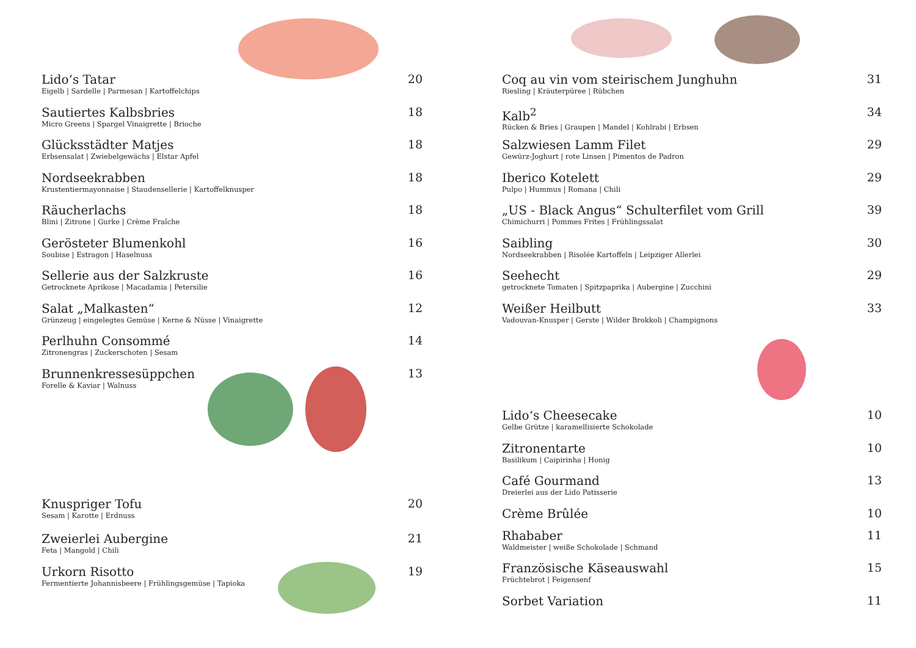Lido‘s Tatar
Eigelb | Sardelle | Parmesan | Kartoffelchips
20
Sautiertes Kalbsbries
Micro Greens | Spargel Vinaigrette | Brioche
18
Glücksstädter Matjes
Erbsensalat | Zwiebelgewächs | Elstar Apfel
18
Nordseekrabben
Krustentiermayonnaise | Staudensellerie | Kartoffelknusper
18
Räucherlachs
Blini | Zitrone | Gurke | Crème Fraîche
18
Gerösteter Blumenkohl
Soubise | Estragon | Haselnuss
16
Sellerie aus der Salzkruste
Getrocknete Aprikose | Macadamia | Petersilie
16
Salat „Malkasten“
Grünzeug | eingelegtes Gemüse | Kerne & Nüsse | Vinaigrette
12
Perlhuhn Consommé
Zitronengras | Zuckerschoten | Sesam
14
Brunnenkressesüppchen
Forelle & Kaviar | Walnuss
13
Knuspriger Tofu
Sesam | Karotte | Erdnuss
20
Zweierlei Aubergine
Feta | Mangold | Chili
21
Urkorn Risotto
Fermentierte Johannisbeere | Frühlingsgemüse | Tapioka
19
Coq au vin vom steirischem Junghuhn
Riesling | Kräuterpüree | Rübchen
31
Kalb<sup>2</sup>
Rücken & Bries | Graupen | Mandel | Kohlrabi | Erbsen
34
Salzwiesen Lamm Filet
Gewürz-Joghurt | rote Linsen | Pimentos de Padron
29
Iberico Kotelett
Pulpo | Hummus | Romana | Chili
29
„US - Black Angus“ Schulterfilet vom Grill
Chimichurri | Pommes Frites | Frühlingssalat
39
Saibling
Nordseekrabben | Risolée Kartoffeln | Leipziger Allerlei
30
Seehecht
getrocknete Tomaten | Spitzpaprika | Aubergine | Zucchini
29
Weißer Heilbutt
Vadouvan-Knusper | Gerste | Wilder Brokkoli | Champignons
33
Lido‘s Cheesecake
Gelbe Grütze | karamellisierte Schokolade
10
Zitronentarte
Basilikum | Caipirinha | Honig
10
Café Gourmand
Dreierlei aus der Lido Patisserie
13
Crème Brûlée
10
Rhababer
Waldmeister | weiße Schokolade | Schmand
11
Französische Käseauswahl
Früchtebrot | Feigensenf
15
Sorbet Variation
11